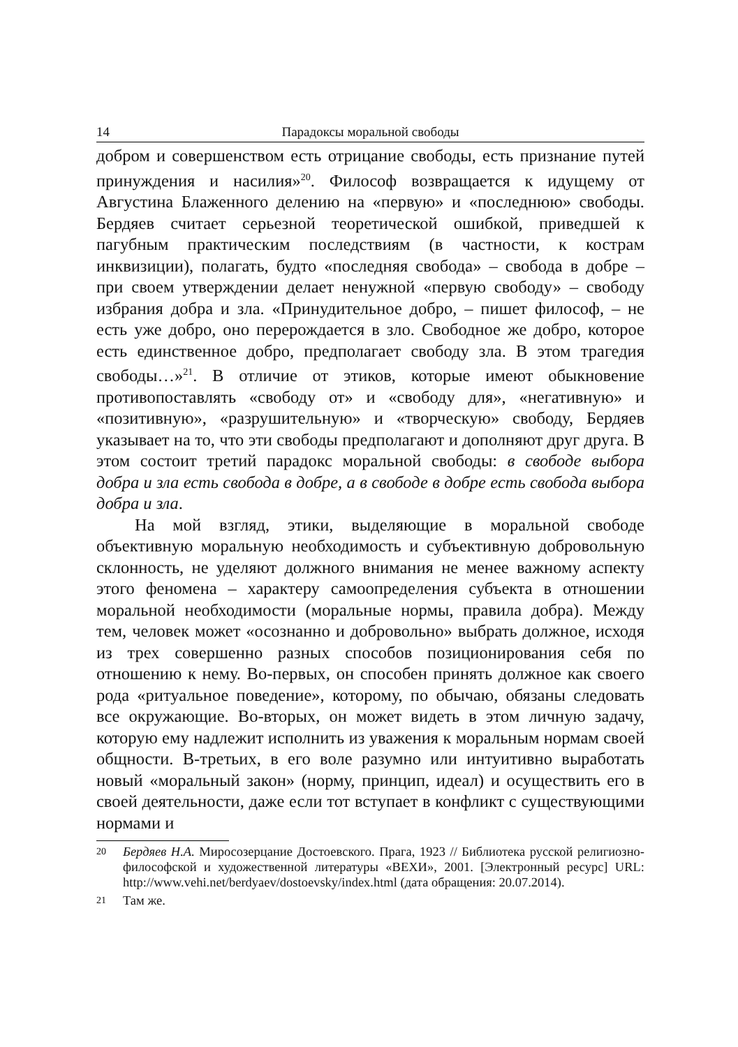14 Парадоксы моральной свободы
добром и совершенством есть отрицание свободы, есть признание путей принуждения и насилия»<sup>20</sup>. Философ возвращается к идущему от Августина Блаженного делению на «первую» и «последнюю» свободы. Бердяев считает серьезной теоретической ошибкой, приведшей к пагубным практическим последствиям (в частности, к кострам инквизиции), полагать, будто «последняя свобода» – свобода в добре – при своем утверждении делает ненужной «первую свободу» – свободу избрания добра и зла. «Принудительное добро, – пишет философ, – не есть уже добро, оно перерождается в зло. Свободное же добро, которое есть единственное добро, предполагает свободу зла. В этом трагедия свободы…»<sup>21</sup>. В отличие от этиков, которые имеют обыкновение противопоставлять «свободу от» и «свободу для», «негативную» и «позитивную», «разрушительную» и «творческую» свободу, Бердяев указывает на то, что эти свободы предполагают и дополняют друг друга. В этом состоит третий парадокс моральной свободы: в свободе выбора добра и зла есть свобода в добре, а в свободе в добре есть свобода выбора добра и зла.
На мой взгляд, этики, выделяющие в моральной свободе объективную моральную необходимость и субъективную добровольную склонность, не уделяют должного внимания не менее важному аспекту этого феномена – характеру самоопределения субъекта в отношении моральной необходимости (моральные нормы, правила добра). Между тем, человек может «осознанно и добровольно» выбрать должное, исходя из трех совершенно разных способов позиционирования себя по отношению к нему. Во-первых, он способен принять должное как своего рода «ритуальное поведение», которому, по обычаю, обязаны следовать все окружающие. Во-вторых, он может видеть в этом личную задачу, которую ему надлежит исполнить из уважения к моральным нормам своей общности. В-третьих, в его воле разумно или интуитивно выработать новый «моральный закон» (норму, принцип, идеал) и осуществить его в своей деятельности, даже если тот вступает в конфликт с существующими нормами и
20 Бердяев Н.А. Миросозерцание Достоевского. Прага, 1923 // Библиотека русской религиозно-философской и художественной литературы «ВЕХИ», 2001. [Электронный ресурс] URL: http://www.vehi.net/berdyaev/dostoevsky/index.html (дата обращения: 20.07.2014).
21 Там же.